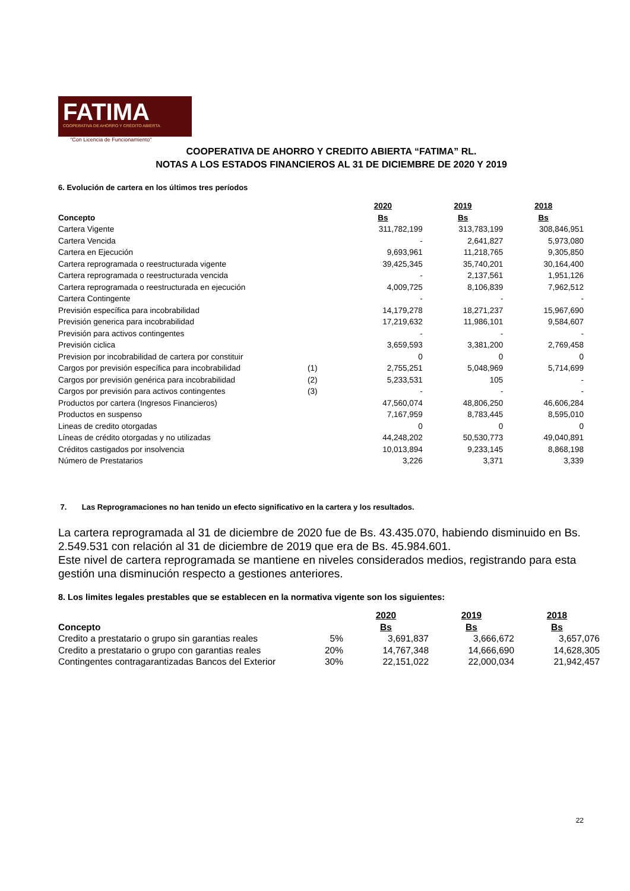FATIMA
COOPERATIVA DE AHORRO Y CRÉDITO ABIERTA
"Con Licencia de Funcionamiento"
COOPERATIVA DE AHORRO Y CREDITO ABIERTA “FATIMA” RL.
NOTAS A LOS ESTADOS FINANCIEROS AL 31 DE DICIEMBRE DE 2020 Y 2019
6. Evolución de cartera en los últimos tres períodos
| | | 2020 | 2019 | 2018 |
| Concepto | | Bs | Bs | Bs |
| Cartera Vigente | | 311,782,199 | 313,783,199 | 308,846,951 |
| Cartera Vencida | | - | 2,641,827 | 5,973,080 |
| Cartera en Ejecución | | 9,693,961 | 11,218,765 | 9,305,850 |
| Cartera reprogramada o reestructurada vigente | | 39,425,345 | 35,740,201 | 30,164,400 |
| Cartera reprogramada o reestructurada vencida | | - | 2,137,561 | 1,951,126 |
| Cartera reprogramada o reestructurada en ejecución | | 4,009,725 | 8,106,839 | 7,962,512 |
| Cartera Contingente | | - | - | - |
| Previsión específica para incobrabilidad | | 14,179,278 | 18,271,237 | 15,967,690 |
| Previsión generica para incobrabilidad | | 17,219,632 | 11,986,101 | 9,584,607 |
| Previsión para activos contingentes | | - | - | - |
| Previsión ciclica | | 3,659,593 | 3,381,200 | 2,769,458 |
| Prevision por incobrabilidad de cartera por constituir | | 0 | 0 | 0 |
| Cargos por previsión específica para incobrabilidad | (1) | 2,755,251 | 5,048,969 | 5,714,699 |
| Cargos por previsión genérica para incobrabilidad | (2) | 5,233,531 | 105 | - |
| Cargos por previsión para activos contingentes | (3) | - | - | - |
| Productos por cartera (Ingresos Financieros) | | 47,560,074 | 48,806,250 | 46,606,284 |
| Productos en suspenso | | 7,167,959 | 8,783,445 | 8,595,010 |
| Lineas de credito otorgadas | | 0 | 0 | 0 |
| Líneas de crédito otorgadas y no utilizadas | | 44,248,202 | 50,530,773 | 49,040,891 |
| Créditos castigados por insolvencia | | 10,013,894 | 9,233,145 | 8,868,198 |
| Número de Prestatarios | | 3,226 | 3,371 | 3,339 |
7. Las Reprogramaciones no han tenido un efecto significativo en la cartera y los resultados.
La cartera reprogramada al 31 de diciembre de 2020 fue de Bs. 43.435.070, habiendo disminuido en Bs. 2.549.531 con relación al 31 de diciembre de 2019 que era de Bs. 45.984.601.
Este nivel de cartera reprogramada se mantiene en niveles considerados medios, registrando para esta gestión una disminución respecto a gestiones anteriores.
8. Los limites legales prestables que se establecen en la normativa vigente son los siguientes:
| | | 2020 | 2019 | 2018 |
| Concepto | | Bs | Bs | Bs |
| Credito a prestatario o grupo sin garantias reales | 5% | 3,691,837 | 3,666,672 | 3,657,076 |
| Credito a prestatario o grupo con garantias reales | 20% | 14,767,348 | 14,666,690 | 14,628,305 |
| Contingentes contragarantizadas Bancos del Exterior | 30% | 22,151,022 | 22,000,034 | 21,942,457 |
22